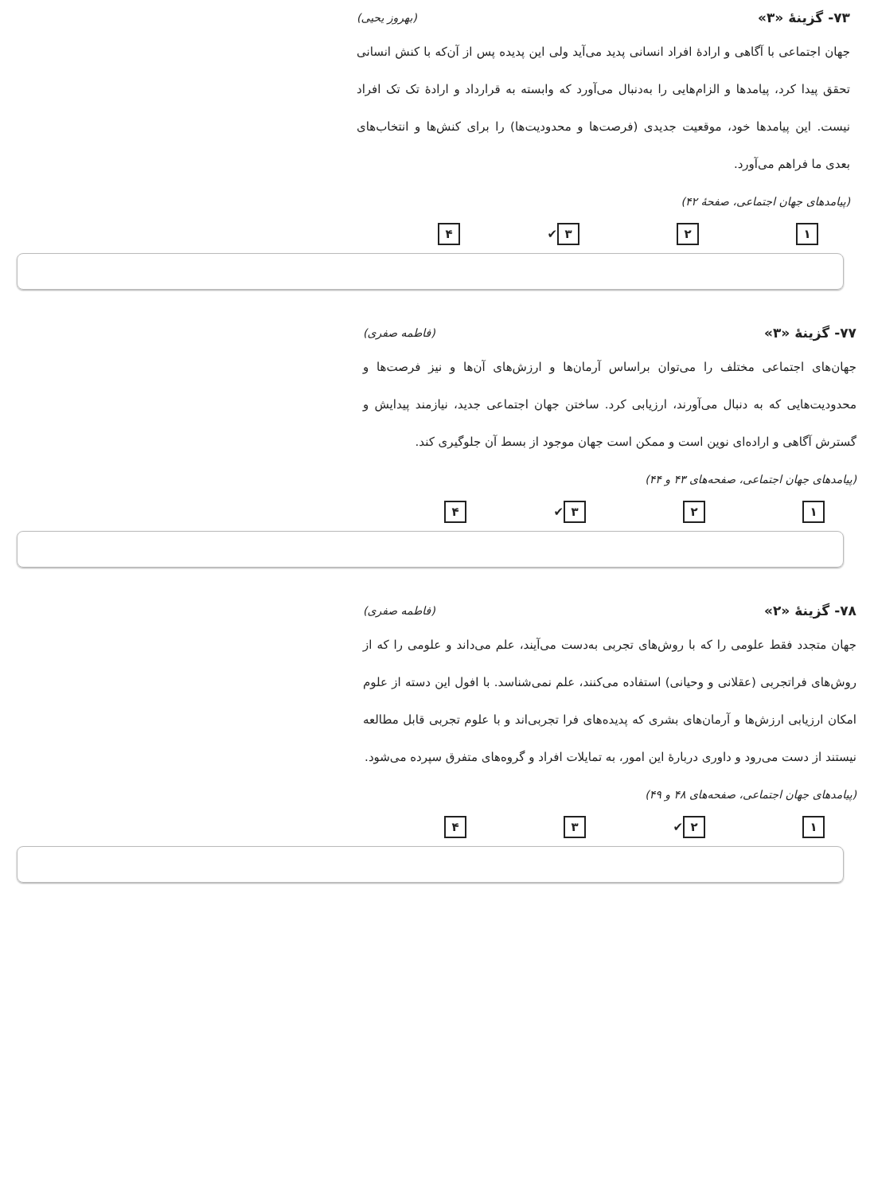۷۳- گزینهٔ «۳» (بهروز یحیی)
جهان اجتماعی با آگاهی و ارادهٔ افراد انسانی پدید می‌آید ولی این پدیده پس از آن‌که با کنش انسانی تحقق پیدا کرد، پیامدها و الزام‌هایی را به‌دنبال می‌آورد که وابسته به قرارداد و ارادهٔ تک تک افراد نیست. این پیامدها خود، موقعیت جدیدی (فرصت‌ها و محدودیت‌ها) را برای کنش‌ها و انتخاب‌های بعدی ما فراهم می‌آورد.
(پیامدهای جهان اجتماعی، صفحهٔ ۴۲)
۱ ۲ ۳ ✔ ۴
۷۷- گزینهٔ «۳» (فاطمه صفری)
جهان‌های اجتماعی مختلف را می‌توان براساس آرمان‌ها و ارزش‌های آن‌ها و نیز فرصت‌ها و محدودیت‌هایی که به دنبال می‌آورند، ارزیابی کرد. ساختن جهان اجتماعی جدید، نیازمند پیدایش و گسترش آگاهی و اراده‌ای نوین است و ممکن است جهان موجود از بسط آن جلوگیری کند.
(پیامدهای جهان اجتماعی، صفحه‌های ۴۳ و ۴۴)
۱ ۲ ۳ ✔ ۴
۷۸- گزینهٔ «۲» (فاطمه صفری)
جهان متجدد فقط علومی را که با روش‌های تجربی به‌دست می‌آیند، علم می‌داند و علومی را که از روش‌های فراتجربی (عقلانی و وحیانی) استفاده می‌کنند، علم نمی‌شناسد. با افول این دسته از علوم امکان ارزیابی ارزش‌ها و آرمان‌های بشری که پدیده‌های فرا تجربی‌اند و با علوم تجربی قابل مطالعه نیستند از دست می‌رود و داوری دربارهٔ این امور، به تمایلات افراد و گروه‌های متفرق سپرده می‌شود.
(پیامدهای جهان اجتماعی، صفحه‌های ۴۸ و ۴۹)
۱ ۲ ✔ ۳ ۴